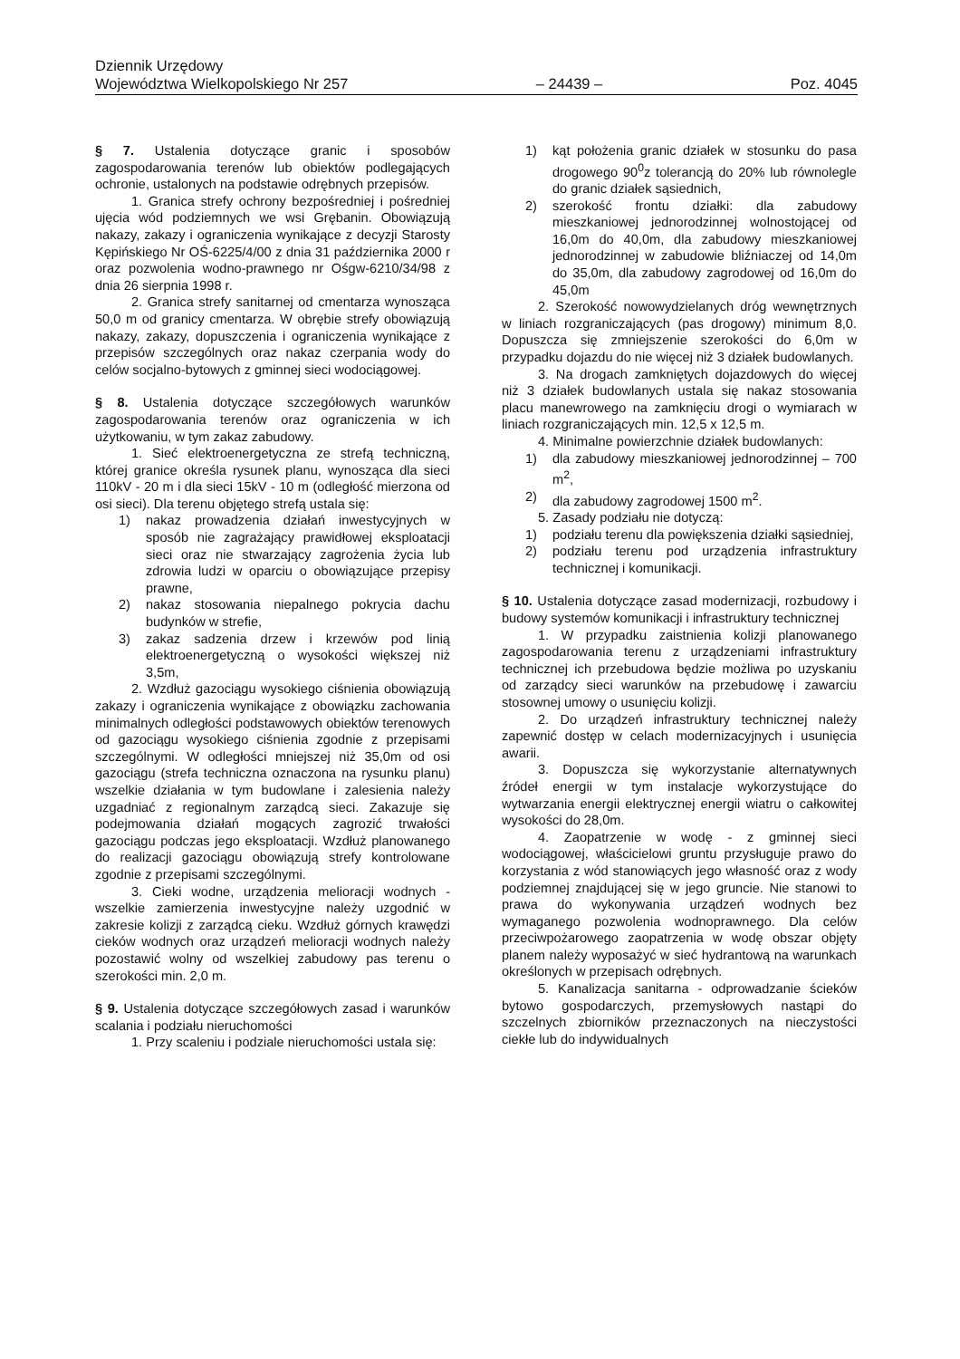Dziennik Urzędowy
Województwa Wielkopolskiego Nr 257
– 24439 –
Poz. 4045
§ 7. Ustalenia dotyczące granic i sposobów zagospodarowania terenów lub obiektów podlegających ochronie, ustalonych na podstawie odrębnych przepisów.
1. Granica strefy ochrony bezpośredniej i pośredniej ujęcia wód podziemnych we wsi Grębanin. Obowiązują nakazy, zakazy i ograniczenia wynikające z decyzji Starosty Kępińskiego Nr OŚ-6225/4/00 z dnia 31 października 2000 r oraz pozwolenia wodno-prawnego nr Ośgw-6210/34/98 z dnia 26 sierpnia 1998 r.
2. Granica strefy sanitarnej od cmentarza wynosząca 50,0 m od granicy cmentarza. W obrębie strefy obowiązują nakazy, zakazy, dopuszczenia i ograniczenia wynikające z przepisów szczególnych oraz nakaz czerpania wody do celów socjalno-bytowych z gminnej sieci wodociągowej.
§ 8. Ustalenia dotyczące szczegółowych warunków zagospodarowania terenów oraz ograniczenia w ich użytkowaniu, w tym zakaz zabudowy.
1. Sieć elektroenergetyczna ze strefą techniczną, której granice określa rysunek planu, wynosząca dla sieci 110kV - 20 m i dla sieci 15kV - 10 m (odległość mierzona od osi sieci). Dla terenu objętego strefą ustala się:
1) nakaz prowadzenia działań inwestycyjnych w sposób nie zagrażający prawidłowej eksploatacji sieci oraz nie stwarzający zagrożenia życia lub zdrowia ludzi w oparciu o obowiązujące przepisy prawne,
2) nakaz stosowania niepalnego pokrycia dachu budynków w strefie,
3) zakaz sadzenia drzew i krzewów pod linią elektroenergetyczną o wysokości większej niż 3,5m,
2. Wzdłuż gazociągu wysokiego ciśnienia obowiązują zakazy i ograniczenia wynikające z obowiązku zachowania minimalnych odległości podstawowych obiektów terenowych od gazociągu wysokiego ciśnienia zgodnie z przepisami szczególnymi. W odległości mniejszej niż 35,0m od osi gazociągu (strefa techniczna oznaczona na rysunku planu) wszelkie działania w tym budowlane i zalesienia należy uzgadniać z regionalnym zarządcą sieci. Zakazuje się podejmowania działań mogących zagrozić trwałości gazociągu podczas jego eksploatacji. Wzdłuż planowanego do realizacji gazociągu obowiązują strefy kontrolowane zgodnie z przepisami szczególnymi.
3. Cieki wodne, urządzenia melioracji wodnych - wszelkie zamierzenia inwestycyjne należy uzgodnić w zakresie kolizji z zarządcą cieku. Wzdłuż górnych krawędzi cieków wodnych oraz urządzeń melioracji wodnych należy pozostawić wolny od wszelkiej zabudowy pas terenu o szerokości min. 2,0 m.
§ 9. Ustalenia dotyczące szczegółowych zasad i warunków scalania i podziału nieruchomości
1. Przy scaleniu i podziale nieruchomości ustala się:
1) kąt położenia granic działek w stosunku do pasa drogowego 90<sup>0</sup>z tolerancją do 20% lub równolegle do granic działek sąsiednich,
2) szerokość frontu działki: dla zabudowy mieszkaniowej jednorodzinnej wolnostojącej od 16,0m do 40,0m, dla zabudowy mieszkaniowej jednorodzinnej w zabudowie bliźniaczej od 14,0m do 35,0m, dla zabudowy zagrodowej od 16,0m do 45,0m
2. Szerokość nowowydzielanych dróg wewnętrznych w liniach rozgraniczających (pas drogowy) minimum 8,0. Dopuszcza się zmniejszenie szerokości do 6,0m w przypadku dojazdu do nie więcej niż 3 działek budowlanych.
3. Na drogach zamkniętych dojazdowych do więcej niż 3 działek budowlanych ustala się nakaz stosowania placu manewrowego na zamknięciu drogi o wymiarach w liniach rozgraniczających min. 12,5 x 12,5 m.
4. Minimalne powierzchnie działek budowlanych:
1) dla zabudowy mieszkaniowej jednorodzinnej – 700 m<sup>2</sup>,
2) dla zabudowy zagrodowej 1500 m<sup>2</sup>.
5. Zasady podziału nie dotyczą:
1) podziału terenu dla powiększenia działki sąsiedniej,
2) podziału terenu pod urządzenia infrastruktury technicznej i komunikacji.
§ 10. Ustalenia dotyczące zasad modernizacji, rozbudowy i budowy systemów komunikacji i infrastruktury technicznej
1. W przypadku zaistnienia kolizji planowanego zagospodarowania terenu z urządzeniami infrastruktury technicznej ich przebudowa będzie możliwa po uzyskaniu od zarządcy sieci warunków na przebudowę i zawarciu stosownej umowy o usunięciu kolizji.
2. Do urządzeń infrastruktury technicznej należy zapewnić dostęp w celach modernizacyjnych i usunięcia awarii.
3. Dopuszcza się wykorzystanie alternatywnych źródeł energii w tym instalacje wykorzystujące do wytwarzania energii elektrycznej energii wiatru o całkowitej wysokości do 28,0m.
4. Zaopatrzenie w wodę - z gminnej sieci wodociągowej, właścicielowi gruntu przysługuje prawo do korzystania z wód stanowiących jego własność oraz z wody podziemnej znajdującej się w jego gruncie. Nie stanowi to prawa do wykonywania urządzeń wodnych bez wymaganego pozwolenia wodnoprawnego. Dla celów przeciwpożarowego zaopatrzenia w wodę obszar objęty planem należy wyposażyć w sieć hydrantową na warunkach określonych w przepisach odrębnych.
5. Kanalizacja sanitarna - odprowadzanie ścieków bytowo gospodarczych, przemysłowych nastąpi do szczelnych zbiorników przeznaczonych na nieczystości ciekłe lub do indywidualnych